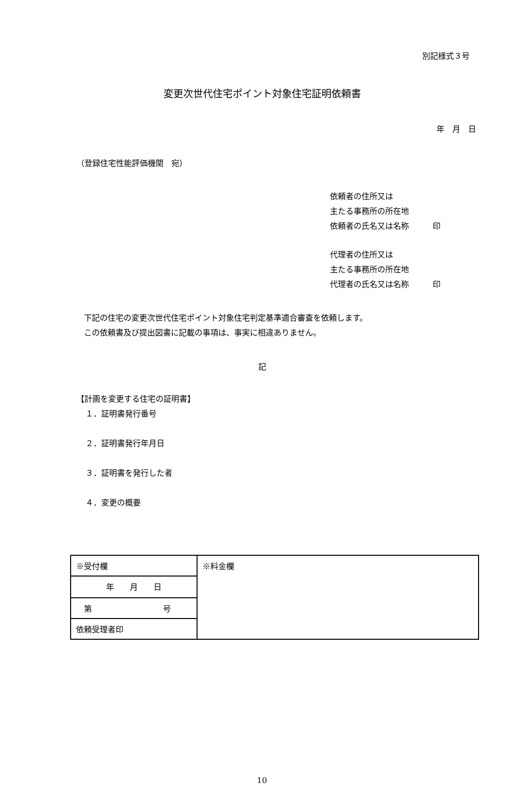別記様式３号
変更次世代住宅ポイント対象住宅証明依頼書
年　月　日
（登録住宅性能評価機関　宛）
依頼者の住所又は
主たる事務所の所在地
依頼者の氏名又は名称　　　印
代理者の住所又は
主たる事務所の所在地
代理者の氏名又は名称　　　印
下記の住宅の変更次世代住宅ポイント対象住宅判定基準適合審査を依頼します。
この依頼書及び提出図書に記載の事項は、事実に相違ありません。
記
【計画を変更する住宅の証明書】
１．証明書発行番号
２．証明書発行年月日
３．証明書を発行した者
４．変更の概要
| ※受付欄 | ※料金欄 |
| 年 月 日 | |
| 第 号 | |
| 依頼受理者印 | |
10